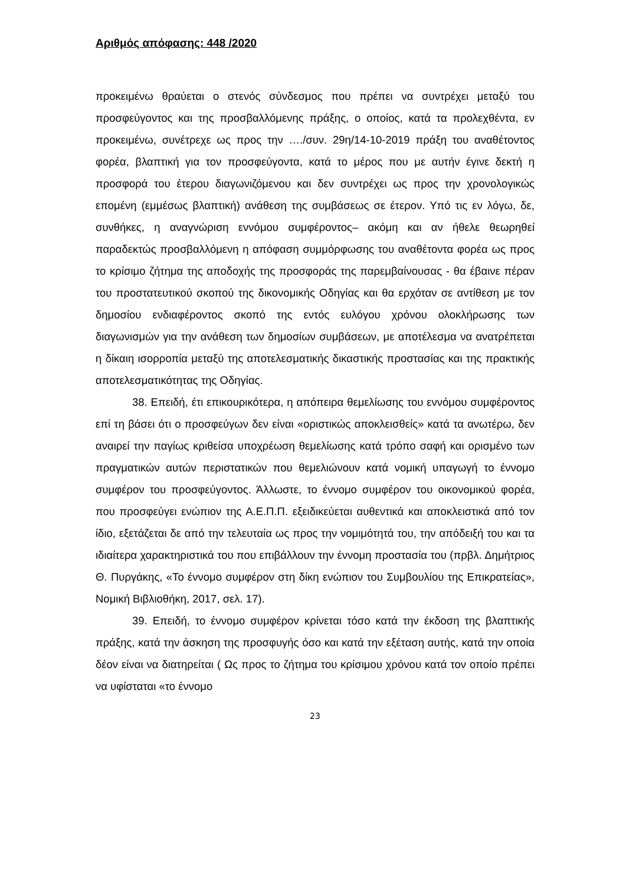Αριθμός απόφασης: 448 /2020
προκειμένω θραύεται ο στενός σύνδεσμος που πρέπει να συντρέχει μεταξύ του προσφεύγοντος και της προσβαλλόμενης πράξης, ο οποίος, κατά τα προλεχθέντα, εν προκειμένω, συνέτρεχε ως προς την …./συν. 29η/14-10-2019 πράξη του αναθέτοντος φορέα, βλαπτική για τον προσφεύγοντα, κατά το μέρος που με αυτήν έγινε δεκτή η προσφορά του έτερου διαγωνιζόμενου και δεν συντρέχει ως προς την χρονολογικώς επομένη (εμμέσως βλαπτική) ανάθεση της συμβάσεως σε έτερον. Υπό τις εν λόγω, δε, συνθήκες, η αναγνώριση εννόμου συμφέροντος– ακόμη και αν ήθελε θεωρηθεί παραδεκτώς προσβαλλόμενη η απόφαση συμμόρφωσης του αναθέτοντα φορέα ως προς το κρίσιμο ζήτημα της αποδοχής της προσφοράς της παρεμβαίνουσας - θα έβαινε πέραν του προστατευτικού σκοπού της δικονομικής Οδηγίας και θα ερχόταν σε αντίθεση με τον δημοσίου ενδιαφέροντος σκοπό της εντός ευλόγου χρόνου ολοκλήρωσης των διαγωνισμών για την ανάθεση των δημοσίων συμβάσεων, με αποτέλεσμα να ανατρέπεται η δίκαιη ισορροπία μεταξύ της αποτελεσματικής δικαστικής προστασίας και της πρακτικής αποτελεσματικότητας της Οδηγίας.
38. Επειδή, έτι επικουρικότερα, η απόπειρα θεμελίωσης του εννόμου συμφέροντος επί τη βάσει ότι ο προσφεύγων δεν είναι «οριστικώς αποκλεισθείς» κατά τα ανωτέρω, δεν αναιρεί την παγίως κριθείσα υποχρέωση θεμελίωσης κατά τρόπο σαφή και ορισμένο των πραγματικών αυτών περιστατικών που θεμελιώνουν κατά νομική υπαγωγή το έννομο συμφέρον του προσφεύγοντος. Άλλωστε, το έννομο συμφέρον του οικονομικού φορέα, που προσφεύγει ενώπιον της Α.Ε.Π.Π. εξειδικεύεται αυθεντικά και αποκλειστικά από τον ίδιο, εξετάζεται δε από την τελευταία ως προς την νομιμότητά του, την απόδειξή του και τα ιδιαίτερα χαρακτηριστικά του που επιβάλλουν την έννομη προστασία του (πρβλ. Δημήτριος Θ. Πυργάκης, «Το έννομο συμφέρον στη δίκη ενώπιον του Συμβουλίου της Επικρατείας», Νομική Βιβλιοθήκη, 2017, σελ. 17).
39. Επειδή, το έννομο συμφέρον κρίνεται τόσο κατά την έκδοση της βλαπτικής πράξης, κατά την άσκηση της προσφυγής όσο και κατά την εξέταση αυτής, κατά την οποία δέον είναι να διατηρείται ( Ως προς το ζήτημα του κρίσιμου χρόνου κατά τον οποίο πρέπει να υφίσταται «το έννομο
23